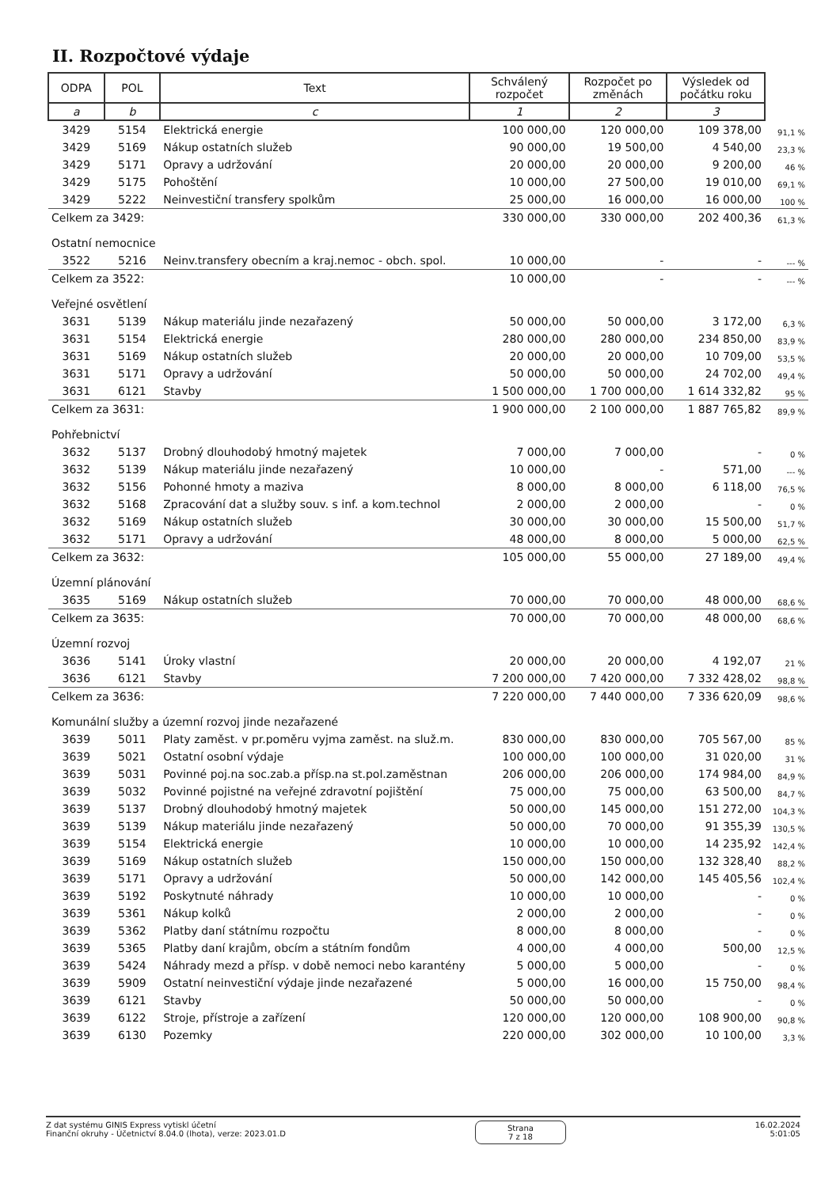II. Rozpočtové výdaje
| ODPA | POL | Text | Schválený rozpočet | Rozpočet po změnách | Výsledek od počátku roku | |
| --- | --- | --- | --- | --- | --- | --- |
| a | b | c | 1 | 2 | 3 | |
| 3429 | 5154 | Elektrická energie | 100 000,00 | 120 000,00 | 109 378,00 | 91,1 % |
| 3429 | 5169 | Nákup ostatních služeb | 90 000,00 | 19 500,00 | 4 540,00 | 23,3 % |
| 3429 | 5171 | Opravy a udržování | 20 000,00 | 20 000,00 | 9 200,00 | 46 % |
| 3429 | 5175 | Pohoštění | 10 000,00 | 27 500,00 | 19 010,00 | 69,1 % |
| 3429 | 5222 | Neinvestiční transfery spolkům | 25 000,00 | 16 000,00 | 16 000,00 | 100 % |
| Celkem za 3429: | | | 330 000,00 | 330 000,00 | 202 400,36 | 61,3 % |
| Ostatní nemocnice | | | | | | |
| 3522 | 5216 | Neinv.transfery obecním a kraj.nemoc - obch. spol. | 10 000,00 | - | - | --- % |
| Celkem za 3522: | | | 10 000,00 | - | - | --- % |
| Veřejné osvětlení | | | | | | |
| 3631 | 5139 | Nákup materiálu jinde nezařazený | 50 000,00 | 50 000,00 | 3 172,00 | 6,3 % |
| 3631 | 5154 | Elektrická energie | 280 000,00 | 280 000,00 | 234 850,00 | 83,9 % |
| 3631 | 5169 | Nákup ostatních služeb | 20 000,00 | 20 000,00 | 10 709,00 | 53,5 % |
| 3631 | 5171 | Opravy a udržování | 50 000,00 | 50 000,00 | 24 702,00 | 49,4 % |
| 3631 | 6121 | Stavby | 1 500 000,00 | 1 700 000,00 | 1 614 332,82 | 95 % |
| Celkem za 3631: | | | 1 900 000,00 | 2 100 000,00 | 1 887 765,82 | 89,9 % |
| Pohřebnictví | | | | | | |
| 3632 | 5137 | Drobný dlouhodobý hmotný majetek | 7 000,00 | 7 000,00 | - | 0 % |
| 3632 | 5139 | Nákup materiálu jinde nezařazený | 10 000,00 | - | 571,00 | --- % |
| 3632 | 5156 | Pohonné hmoty a maziva | 8 000,00 | 8 000,00 | 6 118,00 | 76,5 % |
| 3632 | 5168 | Zpracování dat a služby souv. s inf. a kom.technol | 2 000,00 | 2 000,00 | - | 0 % |
| 3632 | 5169 | Nákup ostatních služeb | 30 000,00 | 30 000,00 | 15 500,00 | 51,7 % |
| 3632 | 5171 | Opravy a udržování | 48 000,00 | 8 000,00 | 5 000,00 | 62,5 % |
| Celkem za 3632: | | | 105 000,00 | 55 000,00 | 27 189,00 | 49,4 % |
| Územní plánování | | | | | | |
| 3635 | 5169 | Nákup ostatních služeb | 70 000,00 | 70 000,00 | 48 000,00 | 68,6 % |
| Celkem za 3635: | | | 70 000,00 | 70 000,00 | 48 000,00 | 68,6 % |
| Územní rozvoj | | | | | | |
| 3636 | 5141 | Úroky vlastní | 20 000,00 | 20 000,00 | 4 192,07 | 21 % |
| 3636 | 6121 | Stavby | 7 200 000,00 | 7 420 000,00 | 7 332 428,02 | 98,8 % |
| Celkem za 3636: | | | 7 220 000,00 | 7 440 000,00 | 7 336 620,09 | 98,6 % |
| Komunální služby a územní rozvoj jinde nezařazené | | | | | | |
| 3639 | 5011 | Platy zaměst. v pr.poměru vyjma zaměst. na služ.m. | 830 000,00 | 830 000,00 | 705 567,00 | 85 % |
| 3639 | 5021 | Ostatní osobní výdaje | 100 000,00 | 100 000,00 | 31 020,00 | 31 % |
| 3639 | 5031 | Povinné poj.na soc.zab.a přísp.na st.pol.zaměstnan | 206 000,00 | 206 000,00 | 174 984,00 | 84,9 % |
| 3639 | 5032 | Povinné pojistné na veřejné zdravotní pojištění | 75 000,00 | 75 000,00 | 63 500,00 | 84,7 % |
| 3639 | 5137 | Drobný dlouhodobý hmotný majetek | 50 000,00 | 145 000,00 | 151 272,00 | 104,3 % |
| 3639 | 5139 | Nákup materiálu jinde nezařazený | 50 000,00 | 70 000,00 | 91 355,39 | 130,5 % |
| 3639 | 5154 | Elektrická energie | 10 000,00 | 10 000,00 | 14 235,92 | 142,4 % |
| 3639 | 5169 | Nákup ostatních služeb | 150 000,00 | 150 000,00 | 132 328,40 | 88,2 % |
| 3639 | 5171 | Opravy a udržování | 50 000,00 | 142 000,00 | 145 405,56 | 102,4 % |
| 3639 | 5192 | Poskytnuté náhrady | 10 000,00 | 10 000,00 | - | 0 % |
| 3639 | 5361 | Nákup kolků | 2 000,00 | 2 000,00 | - | 0 % |
| 3639 | 5362 | Platby daní státnímu rozpočtu | 8 000,00 | 8 000,00 | - | 0 % |
| 3639 | 5365 | Platby daní krajům, obcím a státním fondům | 4 000,00 | 4 000,00 | 500,00 | 12,5 % |
| 3639 | 5424 | Náhrady mezd a přísp. v době nemoci nebo karantény | 5 000,00 | 5 000,00 | - | 0 % |
| 3639 | 5909 | Ostatní neinvestiční výdaje jinde nezařazené | 5 000,00 | 16 000,00 | 15 750,00 | 98,4 % |
| 3639 | 6121 | Stavby | 50 000,00 | 50 000,00 | - | 0 % |
| 3639 | 6122 | Stroje, přístroje a zařízení | 120 000,00 | 120 000,00 | 108 900,00 | 90,8 % |
| 3639 | 6130 | Pozemky | 220 000,00 | 302 000,00 | 10 100,00 | 3,3 % |
Z dat systému GINIS Express vytiskl účetní
Finanční okruhy - Účetnictví 8.04.0 (lhota), verze: 2023.01.D
Strana
7 z 18
16.02.2024
5:01:05